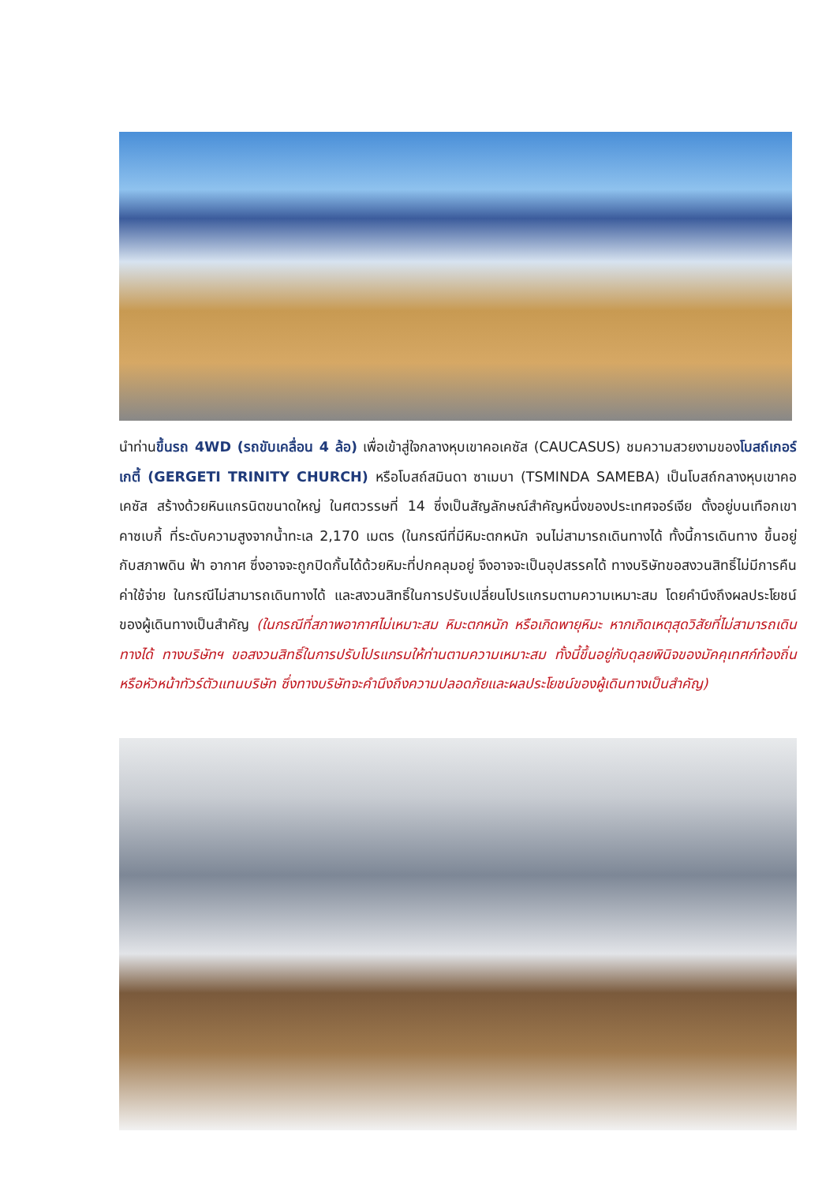นำท่านขึ้นรถ 4WD (รถขับเคลื่อน 4 ล้อ) เพื่อเข้าสู่ใจกลางหุบเขาคอเคซัส (CAUCASUS) ชมความสวยงามของโบสถ์เกอร์เกตี้ (GERGETI TRINITY CHURCH) หรือโบสถ์สมินดา ซาเมบา (TSMINDA SAMEBA) เป็นโบสถ์กลางหุบเขาคอเคซัส สร้างด้วยหินแกรนิตขนาดใหญ่ ในศตวรรษที่ 14 ซึ่งเป็นสัญลักษณ์สำคัญหนึ่งของประเทศจอร์เจีย ตั้งอยู่บนเทือกเขาคาซเบกี้ ที่ระดับความสูงจากน้ำทะเล 2,170 เมตร (ในกรณีที่มีหิมะตกหนัก จนไม่สามารถเดินทางได้ ทั้งนี้การเดินทาง ขึ้นอยู่กับสภาพดิน ฟ้า อากาศ ซึ่งอาจจะถูกปิดกั้นได้ด้วยหิมะที่ปกคลุมอยู่ จึงอาจจะเป็นอุปสรรคได้ ทางบริษัทขอสงวนสิทธิ์ไม่มีการคืนค่าใช้จ่าย ในกรณีไม่สามารถเดินทางได้ และสงวนสิทธิ์ในการปรับเปลี่ยนโปรแกรมตามความเหมาะสม โดยคำนึงถึงผลประโยชน์ของผู้เดินทางเป็นสำคัญ (ในกรณีที่สภาพอากาศไม่เหมาะสม หิมะตกหนัก หรือเกิดพายุหิมะ หากเกิดเหตุสุดวิสัยที่ไม่สามารถเดินทางได้ ทางบริษัทฯ ขอสงวนสิทธิ์ในการปรับโปรแกรมให้ท่านตามความเหมาะสม ทั้งนี้ขึ้นอยู่กับดุลยพินิจของมัคคุเทศก์ท้องถิ่น หรือหัวหน้าทัวร์ตัวแทนบริษัท ซึ่งทางบริษัทจะคำนึงถึงความปลอดภัยและผลประโยชน์ของผู้เดินทางเป็นสำคัญ)